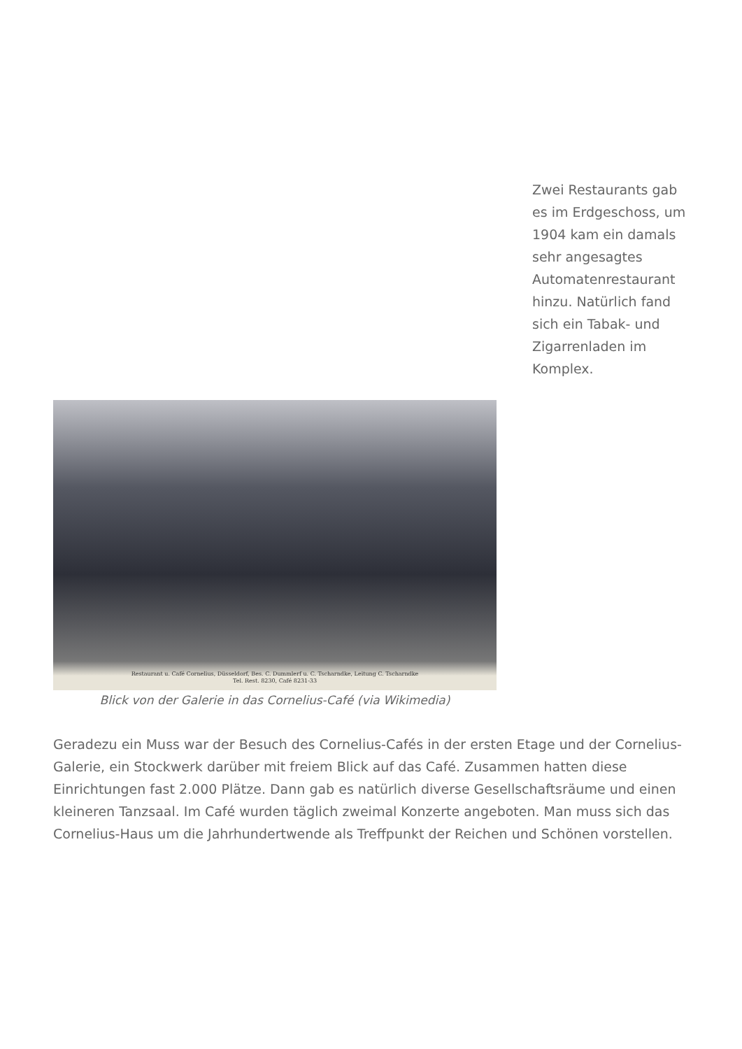Zwei Restaurants gab es im Erdgeschoss, um 1904 kam ein damals sehr angesagtes Automatenrestaurant hinzu. Natürlich fand sich ein Tabak- und Zigarrenladen im Komplex.
Restaurant u. Café Cornelius, Düsseldorf, Bes. C. Dummlerf u. C. Tscharndke, Leitung C. Tscharndke
Tel. Rest. 8230, Café 8231-33
Blick von der Galerie in das Cornelius-Café (via Wikimedia)
Geradezu ein Muss war der Besuch des Cornelius-Cafés in der ersten Etage und der Cornelius-Galerie, ein Stockwerk darüber mit freiem Blick auf das Café. Zusammen hatten diese Einrichtungen fast 2.000 Plätze. Dann gab es natürlich diverse Gesellschaftsräume und einen kleineren Tanzsaal. Im Café wurden täglich zweimal Konzerte angeboten. Man muss sich das Cornelius-Haus um die Jahrhundertwende als Treffpunkt der Reichen und Schönen vorstellen.